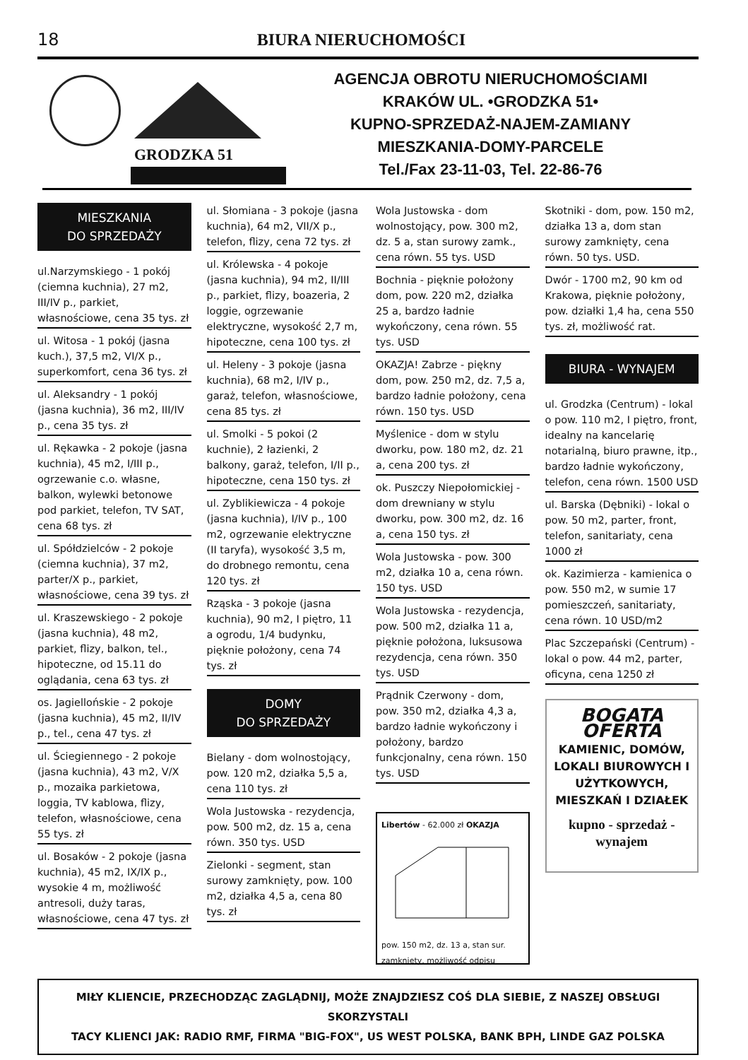18 BIURA NIERUCHOMOŚCI
GRODZKA 51
AGENCJA OBROTU NIERUCHOMOŚCIAMI
KRAKÓW UL. •GRODZKA 51•
KUPNO-SPRZEDAŻ-NAJEM-ZAMIANY
MIESZKANIA-DOMY-PARCELE
Tel./Fax 23-11-03, Tel. 22-86-76
MIESZKANIA
DO SPRZEDAŻY
ul.Narzymskiego - 1 pokój (ciemna kuchnia), 27 m2, III/IV p., parkiet, własnościowe, cena 35 tys. zł
ul. Witosa - 1 pokój (jasna kuch.), 37,5 m2, VI/X p., superkomfort, cena 36 tys. zł
ul. Aleksandry - 1 pokój (jasna kuchnia), 36 m2, III/IV p., cena 35 tys. zł
ul. Rękawka - 2 pokoje (jasna kuchnia), 45 m2, I/III p., ogrzewanie c.o. własne, balkon, wylewki betonowe pod parkiet, telefon, TV SAT, cena 68 tys. zł
ul. Spółdzielców - 2 pokoje (ciemna kuchnia), 37 m2, parter/X p., parkiet, własnościowe, cena 39 tys. zł
ul. Kraszewskiego - 2 pokoje (jasna kuchnia), 48 m2, parkiet, flizy, balkon, tel., hipoteczne, od 15.11 do oglądania, cena 63 tys. zł
os. Jagiellońskie - 2 pokoje (jasna kuchnia), 45 m2, II/IV p., tel., cena 47 tys. zł
ul. Ściegiennego - 2 pokoje (jasna kuchnia), 43 m2, V/X p., mozaika parkietowa, loggia, TV kablowa, flizy, telefon, własnościowe, cena 55 tys. zł
ul. Bosaków - 2 pokoje (jasna kuchnia), 45 m2, IX/IX p., wysokie 4 m, możliwość antresoli, duży taras, własnościowe, cena 47 tys. zł
ul. Słomiana - 3 pokoje (jasna kuchnia), 64 m2, VII/X p., telefon, flizy, cena 72 tys. zł
ul. Królewska - 4 pokoje (jasna kuchnia), 94 m2, II/III p., parkiet, flizy, boazeria, 2 loggie, ogrzewanie elektryczne, wysokość 2,7 m, hipoteczne, cena 100 tys. zł
ul. Heleny - 3 pokoje (jasna kuchnia), 68 m2, I/IV p., garaż, telefon, własnościowe, cena 85 tys. zł
ul. Smolki - 5 pokoi (2 kuchnie), 2 łazienki, 2 balkony, garaż, telefon, I/II p., hipoteczne, cena 150 tys. zł
ul. Zyblikiewicza - 4 pokoje (jasna kuchnia), I/IV p., 100 m2, ogrzewanie elektryczne (II taryfa), wysokość 3,5 m, do drobnego remontu, cena 120 tys. zł
Rząska - 3 pokoje (jasna kuchnia), 90 m2, I piętro, 11 a ogrodu, 1/4 budynku, pięknie położony, cena 74 tys. zł
DOMY
DO SPRZEDAŻY
Bielany - dom wolnostojący, pow. 120 m2, działka 5,5 a, cena 110 tys. zł
Wola Justowska - rezydencja, pow. 500 m2, dz. 15 a, cena równ. 350 tys. USD
Zielonki - segment, stan surowy zamknięty, pow. 100 m2, działka 4,5 a, cena 80 tys. zł
Wola Justowska - dom wolnostojący, pow. 300 m2, dz. 5 a, stan surowy zamk., cena równ. 55 tys. USD
Bochnia - pięknie położony dom, pow. 220 m2, działka 25 a, bardzo ładnie wykończony, cena równ. 55 tys. USD
OKAZJA! Zabrze - piękny dom, pow. 250 m2, dz. 7,5 a, bardzo ładnie położony, cena równ. 150 tys. USD
Myślenice - dom w stylu dworku, pow. 180 m2, dz. 21 a, cena 200 tys. zł
ok. Puszczy Niepołomickiej - dom drewniany w stylu dworku, pow. 300 m2, dz. 16 a, cena 150 tys. zł
Wola Justowska - pow. 300 m2, działka 10 a, cena równ. 150 tys. USD
Wola Justowska - rezydencja, pow. 500 m2, działka 11 a, pięknie położona, luksusowa rezydencja, cena równ. 350 tys. USD
Prądnik Czerwony - dom, pow. 350 m2, działka 4,3 a, bardzo ładnie wykończony i położony, bardzo funkcjonalny, cena równ. 150 tys. USD
Libertów - 62.000 zł OKAZJA
pow. 150 m2, dz. 13 a, stan sur. zamknięty, możliwość odpisu
Skotniki - dom, pow. 150 m2, działka 13 a, dom stan surowy zamknięty, cena równ. 50 tys. USD.
Dwór - 1700 m2, 90 km od Krakowa, pięknie położony, pow. działki 1,4 ha, cena 550 tys. zł, możliwość rat.
BIURA - WYNAJEM
ul. Grodzka (Centrum) - lokal o pow. 110 m2, I piętro, front, idealny na kancelarię notarialną, biuro prawne, itp., bardzo ładnie wykończony, telefon, cena równ. 1500 USD
ul. Barska (Dębniki) - lokal o pow. 50 m2, parter, front, telefon, sanitariaty, cena 1000 zł
ok. Kazimierza - kamienica o pow. 550 m2, w sumie 17 pomieszczeń, sanitariaty, cena równ. 10 USD/m2
Plac Szczepański (Centrum) - lokal o pow. 44 m2, parter, oficyna, cena 1250 zł
BOGATA OFERTA
KAMIENIC, DOMÓW, LOKALI BIUROWYCH I UŻYTKOWYCH, MIESZKAŃ I DZIAŁEK
kupno - sprzedaż - wynajem
MIŁY KLIENCIE, PRZECHODZĄC ZAGLĄDNIJ, MOŻE ZNAJDZIESZ COŚ DLA SIEBIE, Z NASZEJ OBSŁUGI SKORZYSTALI
TACY KLIENCI JAK: RADIO RMF, FIRMA "BIG-FOX", US WEST POLSKA, BANK BPH, LINDE GAZ POLSKA